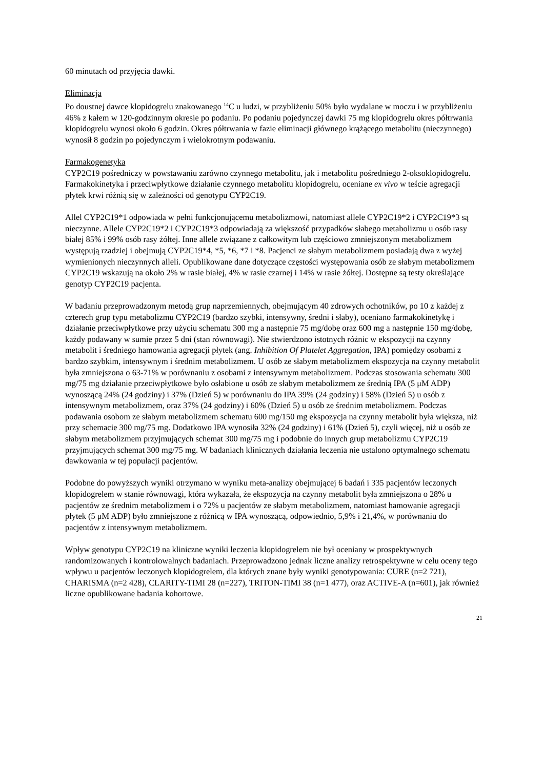60 minutach od przyjęcia dawki.
Eliminacja
Po doustnej dawce klopidogrelu znakowanego <sup>14</sup>C u ludzi, w przybliżeniu 50% było wydalane w moczu i w przybliżeniu 46% z kałem w 120-godzinnym okresie po podaniu. Po podaniu pojedynczej dawki 75 mg klopidogrelu okres półtrwania klopidogrelu wynosi około 6 godzin. Okres półtrwania w fazie eliminacji głównego krążącego metabolitu (nieczynnego) wynosił 8 godzin po pojedynczym i wielokrotnym podawaniu.
Farmakogenetyka
CYP2C19 pośredniczy w powstawaniu zarówno czynnego metabolitu, jak i metabolitu pośredniego 2-oksoklopidogrelu. Farmakokinetyka i przeciwpłytkowe działanie czynnego metabolitu klopidogrelu, oceniane ex vivo w teście agregacji płytek krwi różnią się w zależności od genotypu CYP2C19.
Allel CYP2C19*1 odpowiada w pełni funkcjonującemu metabolizmowi, natomiast allele CYP2C19*2 i CYP2C19*3 są nieczynne. Allele CYP2C19*2 i CYP2C19*3 odpowiadają za większość przypadków słabego metabolizmu u osób rasy białej 85% i 99% osób rasy żółtej. Inne allele związane z całkowitym lub częściowo zmniejszonym metabolizmem występują rzadziej i obejmują CYP2C19*4, *5, *6, *7 i *8. Pacjenci ze słabym metabolizmem posiadają dwa z wyżej wymienionych nieczynnych alleli. Opublikowane dane dotyczące częstości występowania osób ze słabym metabolizmem CYP2C19 wskazują na około 2% w rasie białej, 4% w rasie czarnej i 14% w rasie żółtej. Dostępne są testy określające genotyp CYP2C19 pacjenta.
W badaniu przeprowadzonym metodą grup naprzemiennych, obejmującym 40 zdrowych ochotników, po 10 z każdej z czterech grup typu metabolizmu CYP2C19 (bardzo szybki, intensywny, średni i słaby), oceniano farmakokinetykę i działanie przeciwpłytkowe przy użyciu schematu 300 mg a następnie 75 mg/dobę oraz 600 mg a następnie 150 mg/dobę, każdy podawany w sumie przez 5 dni (stan równowagi). Nie stwierdzono istotnych różnic w ekspozycji na czynny metabolit i średniego hamowania agregacji płytek (ang. Inhibition Of Platelet Aggregation, IPA) pomiędzy osobami z bardzo szybkim, intensywnym i średnim metabolizmem. U osób ze słabym metabolizmem ekspozycja na czynny metabolit była zmniejszona o 63-71% w porównaniu z osobami z intensywnym metabolizmem. Podczas stosowania schematu 300 mg/75 mg działanie przeciwpłytkowe było osłabione u osób ze słabym metabolizmem ze średnią IPA (5 μM ADP) wynoszącą 24% (24 godziny) i 37% (Dzień 5) w porównaniu do IPA 39% (24 godziny) i 58% (Dzień 5) u osób z intensywnym metabolizmem, oraz 37% (24 godziny) i 60% (Dzień 5) u osób ze średnim metabolizmem. Podczas podawania osobom ze słabym metabolizmem schematu 600 mg/150 mg ekspozycja na czynny metabolit była większa, niż przy schemacie 300 mg/75 mg. Dodatkowo IPA wynosiła 32% (24 godziny) i 61% (Dzień 5), czyli więcej, niż u osób ze słabym metabolizmem przyjmujących schemat 300 mg/75 mg i podobnie do innych grup metabolizmu CYP2C19 przyjmujących schemat 300 mg/75 mg. W badaniach klinicznych działania leczenia nie ustalono optymalnego schematu dawkowania w tej populacji pacjentów.
Podobne do powyższych wyniki otrzymano w wyniku meta-analizy obejmującej 6 badań i 335 pacjentów leczonych klopidogrelem w stanie równowagi, która wykazała, że ekspozycja na czynny metabolit była zmniejszona o 28% u pacjentów ze średnim metabolizmem i o 72% u pacjentów ze słabym metabolizmem, natomiast hamowanie agregacji płytek (5 μM ADP) było zmniejszone z różnicą w IPA wynoszącą, odpowiednio, 5,9% i 21,4%, w porównaniu do pacjentów z intensywnym metabolizmem.
Wpływ genotypu CYP2C19 na kliniczne wyniki leczenia klopidogrelem nie był oceniany w prospektywnych randomizowanych i kontrolowalnych badaniach. Przeprowadzono jednak liczne analizy retrospektywne w celu oceny tego wpływu u pacjentów leczonych klopidogrelem, dla których znane były wyniki genotypowania: CURE (n=2 721), CHARISMA (n=2 428), CLARITY-TIMI 28 (n=227), TRITON-TIMI 38 (n=1 477), oraz ACTIVE-A (n=601), jak również liczne opublikowane badania kohortowe.
21